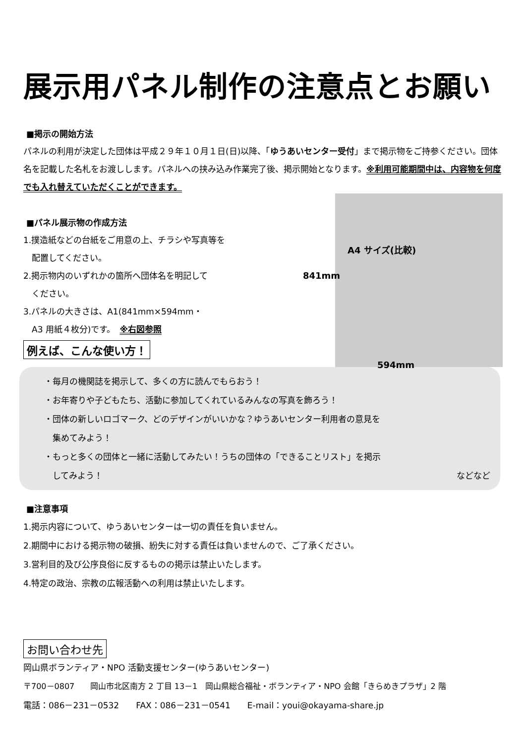展示用パネル制作の注意点とお願い
■掲示の開始方法
パネルの利用が決定した団体は平成２９年１０月１日(日)以降、「ゆうあいセンター受付」まで掲示物をご持参ください。団体名を記載した名札をお渡しします。パネルへの挟み込み作業完了後、掲示開始となります。※利用可能期間中は、内容物を何度でも入れ替えていただくことができます。
■パネル展示物の作成方法
1.撲造紙などの台紙をご用意の上、チラシや写真等を
　配置してください。
2.掲示物内のいずれかの箇所へ団体名を明記して
　ください。
3.パネルの大きさは、A1(841mm×594mm・
　A3 用紙４枚分)です。　※右図参照
例えば、こんな使い方！
A4 サイズ(比較)
841mm
594mm
・毎月の機関誌を掲示して、多くの方に読んでもらおう！
・お年寄りや子どもたち、活動に参加してくれているみんなの写真を飾ろう！
・団体の新しいロゴマーク、どのデザインがいいかな？ゆうあいセンター利用者の意見を
　集めてみよう！
・もっと多くの団体と一緒に活動してみたい！うちの団体の「できることリスト」を掲示
　してみよう！ などなど
■注意事項
1.掲示内容について、ゆうあいセンターは一切の責任を負いません。
2.期間中における掲示物の破損、紛失に対する責任は負いませんので、ご了承ください。
3.営利目的及び公序良俗に反するものの掲示は禁止いたします。
4.特定の政治、宗教の広報活動への利用は禁止いたします。
お問い合わせ先
岡山県ボランティア・NPO 活動支援センター(ゆうあいセンター)
〒700－0807　　岡山市北区南方 2 丁目 13－1　岡山県総合福祉・ボランティア・NPO 会館「きらめきプラザ」2 階
電話：086－231－0532　　FAX：086－231－0541　　E-mail：youi@okayama-share.jp